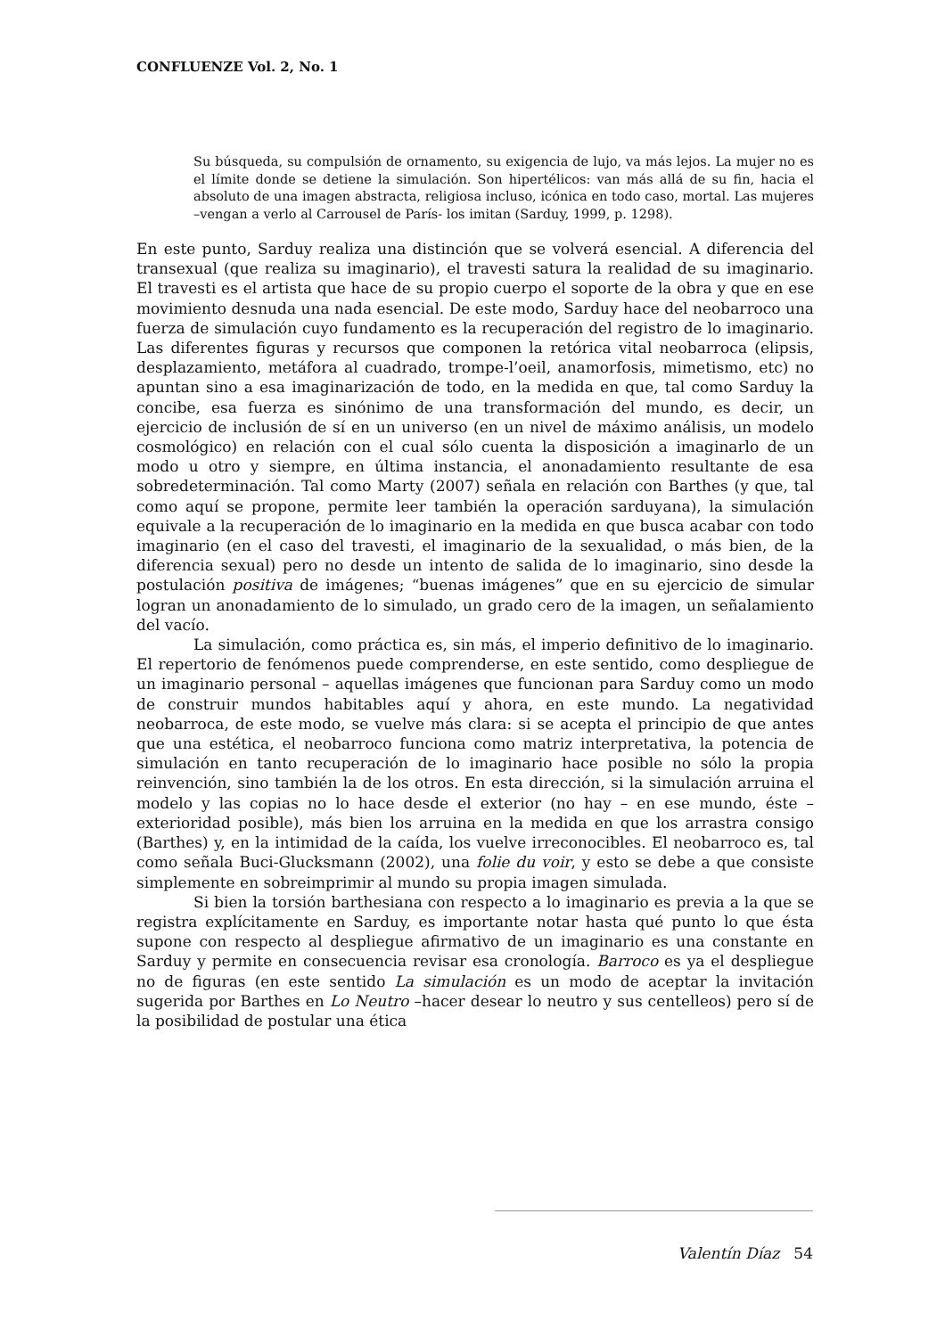CONFLUENZE Vol. 2, No. 1
Su búsqueda, su compulsión de ornamento, su exigencia de lujo, va más lejos. La mujer no es el límite donde se detiene la simulación. Son hipertélicos: van más allá de su fin, hacia el absoluto de una imagen abstracta, religiosa incluso, icónica en todo caso, mortal. Las mujeres –vengan a verlo al Carrousel de París- los imitan (Sarduy, 1999, p. 1298).
En este punto, Sarduy realiza una distinción que se volverá esencial. A diferencia del transexual (que realiza su imaginario), el travesti satura la realidad de su imaginario. El travesti es el artista que hace de su propio cuerpo el soporte de la obra y que en ese movimiento desnuda una nada esencial. De este modo, Sarduy hace del neobarroco una fuerza de simulación cuyo fundamento es la recuperación del registro de lo imaginario. Las diferentes figuras y recursos que componen la retórica vital neobarroca (elipsis, desplazamiento, metáfora al cuadrado, trompe-l’oeil, anamorfosis, mimetismo, etc) no apuntan sino a esa imaginarización de todo, en la medida en que, tal como Sarduy la concibe, esa fuerza es sinónimo de una transformación del mundo, es decir, un ejercicio de inclusión de sí en un universo (en un nivel de máximo análisis, un modelo cosmológico) en relación con el cual sólo cuenta la disposición a imaginarlo de un modo u otro y siempre, en última instancia, el anonadamiento resultante de esa sobredeterminación. Tal como Marty (2007) señala en relación con Barthes (y que, tal como aquí se propone, permite leer también la operación sarduyana), la simulación equivale a la recuperación de lo imaginario en la medida en que busca acabar con todo imaginario (en el caso del travesti, el imaginario de la sexualidad, o más bien, de la diferencia sexual) pero no desde un intento de salida de lo imaginario, sino desde la postulación positiva de imágenes; “buenas imágenes” que en su ejercicio de simular logran un anonadamiento de lo simulado, un grado cero de la imagen, un señalamiento del vacío.
La simulación, como práctica es, sin más, el imperio definitivo de lo imaginario. El repertorio de fenómenos puede comprenderse, en este sentido, como despliegue de un imaginario personal – aquellas imágenes que funcionan para Sarduy como un modo de construir mundos habitables aquí y ahora, en este mundo. La negatividad neobarroca, de este modo, se vuelve más clara: si se acepta el principio de que antes que una estética, el neobarroco funciona como matriz interpretativa, la potencia de simulación en tanto recuperación de lo imaginario hace posible no sólo la propia reinvención, sino también la de los otros. En esta dirección, si la simulación arruina el modelo y las copias no lo hace desde el exterior (no hay – en ese mundo, éste – exterioridad posible), más bien los arruina en la medida en que los arrastra consigo (Barthes) y, en la intimidad de la caída, los vuelve irreconocibles. El neobarroco es, tal como señala Buci-Glucksmann (2002), una folie du voir, y esto se debe a que consiste simplemente en sobreimprimir al mundo su propia imagen simulada.
Si bien la torsión barthesiana con respecto a lo imaginario es previa a la que se registra explícitamente en Sarduy, es importante notar hasta qué punto lo que ésta supone con respecto al despliegue afirmativo de un imaginario es una constante en Sarduy y permite en consecuencia revisar esa cronología. Barroco es ya el despliegue no de figuras (en este sentido La simulación es un modo de aceptar la invitación sugerida por Barthes en Lo Neutro –hacer desear lo neutro y sus centelleos) pero sí de la posibilidad de postular una ética
Valentín Díaz 54